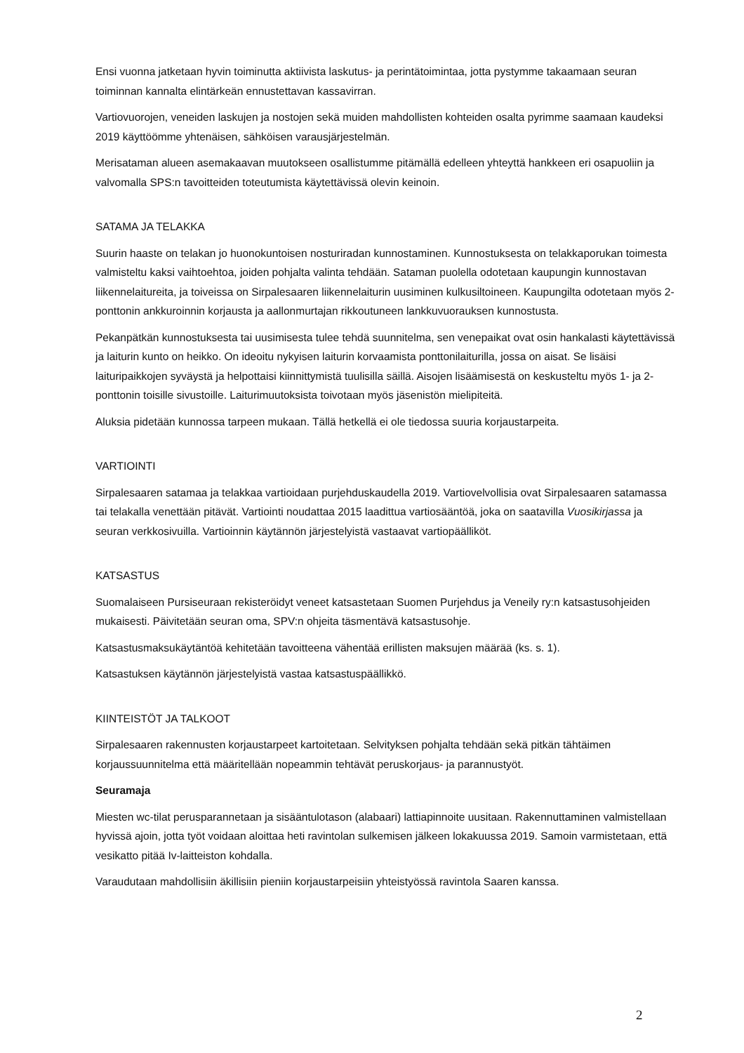Ensi vuonna jatketaan hyvin toiminutta aktiivista laskutus- ja perintätoimintaa, jotta pystymme takaamaan seuran toiminnan kannalta elintärkeän ennustettavan kassavirran.
Vartiovuorojen, veneiden laskujen ja nostojen sekä muiden mahdollisten kohteiden osalta pyrimme saamaan kaudeksi 2019 käyttöömme yhtenäisen, sähköisen varausjärjestelmän.
Merisataman alueen asemakaavan muutokseen osallistumme pitämällä edelleen yhteyttä hankkeen eri osapuoliin ja valvomalla SPS:n tavoitteiden toteutumista käytettävissä olevin keinoin.
SATAMA JA TELAKKA
Suurin haaste on telakan jo huonokuntoisen nosturiradan kunnostaminen. Kunnostuksesta on telakkaporukan toimesta valmisteltu kaksi vaihtoehtoa, joiden pohjalta valinta tehdään. Sataman puolella odotetaan kaupungin kunnostavan liikennelaitureita, ja toiveissa on Sirpalesaaren liikennelaiturin uusiminen kulkusiltoineen. Kaupungilta odotetaan myös 2-ponttonin ankkuroinnin korjausta ja aallonmurtajan rikkoutuneen lankkuvuorauksen kunnostusta.
Pekanpätkän kunnostuksesta tai uusimisesta tulee tehdä suunnitelma, sen venepaikat ovat osin hankalasti käytettävissä ja laiturin kunto on heikko. On ideoitu nykyisen laiturin korvaamista ponttonilaiturilla, jossa on aisat. Se lisäisi laituripaikkojen syväystä ja helpottaisi kiinnittymistä tuulisilla säillä. Aisojen lisäämisestä on keskusteltu myös 1- ja 2-ponttonin toisille sivustoille. Laiturimuutoksista toivotaan myös jäsenistön mielipiteitä.
Aluksia pidetään kunnossa tarpeen mukaan. Tällä hetkellä ei ole tiedossa suuria korjaustarpeita.
VARTIOINTI
Sirpalesaaren satamaa ja telakkaa vartioidaan purjehduskaudella 2019. Vartiovelvollisia ovat Sirpalesaaren satamassa tai telakalla venettään pitävät. Vartiointi noudattaa 2015 laadittua vartiosääntöä, joka on saatavilla Vuosikirjassa ja seuran verkkosivuilla. Vartioinnin käytännön järjestelyistä vastaavat vartiopäälliköt.
KATSASTUS
Suomalaiseen Pursiseuraan rekisteröidyt veneet katsastetaan Suomen Purjehdus ja Veneily ry:n katsastusohjeiden mukaisesti. Päivitetään seuran oma, SPV:n ohjeita täsmentävä katsastusohje.
Katsastusmaksukäytäntöä kehitetään tavoitteena vähentää erillisten maksujen määrää (ks. s. 1).
Katsastuksen käytännön järjestelyistä vastaa katsastuspäällikkö.
KIINTEISTÖT JA TALKOOT
Sirpalesaaren rakennusten korjaustarpeet kartoitetaan. Selvityksen pohjalta tehdään sekä pitkän tähtäimen korjaussuunnitelma että määritellään nopeammin tehtävät peruskorjaus- ja parannustyöt.
Seuramaja
Miesten wc-tilat perusparannetaan ja sisääntulotason (alabaari) lattiapinnoite uusitaan. Rakennuttaminen valmistellaan hyvissä ajoin, jotta työt voidaan aloittaa heti ravintolan sulkemisen jälkeen lokakuussa 2019. Samoin varmistetaan, että vesikatto pitää Iv-laitteiston kohdalla.
Varaudutaan mahdollisiin äkillisiin pieniin korjaustarpeisiin yhteistyössä ravintola Saaren kanssa.
2